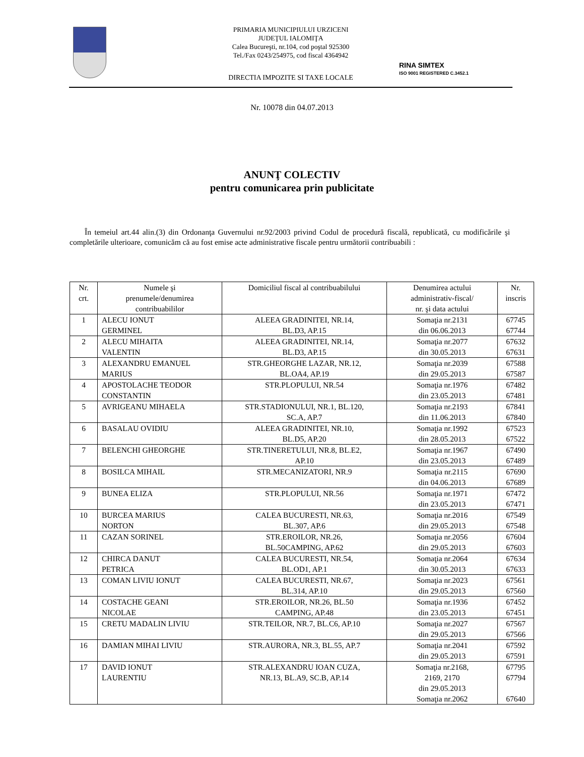PRIMARIA MUNICIPIULUI URZICENI
JUDEŢUL IALOMIŢA
Calea Bucureşti, nr.104, cod poştal 925300
Tel./Fax 0243/254975, cod fiscal 4364942
DIRECTIA IMPOZITE SI TAXE LOCALE
RINA SIMTEX
ISO 9001 REGISTERED C.3452.1
Nr. 10078 din 04.07.2013
ANUNŢ COLECTIV
pentru comunicarea prin publicitate
În temeiul art.44 alin.(3) din Ordonanţa Guvernului nr.92/2003 privind Codul de procedură fiscală, republicată, cu modificările şi completările ulterioare, comunicăm că au fost emise acte administrative fiscale pentru următorii contribuabili :
| Nr. crt. | Numele şi prenumele/denumirea contribuabililor | Domiciliul fiscal al contribuabilului | Denumirea actului administrativ-fiscal/ nr. şi data actului | Nr. inscris |
| --- | --- | --- | --- | --- |
| 1 | ALECU IONUT GERMINEL | ALEEA GRADINITEI, NR.14, BL.D3, AP.15 | Somaţia nr.2131 din 06.06.2013 | 67745 67744 |
| 2 | ALECU MIHAITA VALENTIN | ALEEA GRADINITEI, NR.14, BL.D3, AP.15 | Somaţia nr.2077 din 30.05.2013 | 67632 67631 |
| 3 | ALEXANDRU EMANUEL MARIUS | STR.GHEORGHE LAZAR, NR.12, BL.OA4, AP.19 | Somaţia nr.2039 din 29.05.2013 | 67588 67587 |
| 4 | APOSTOLACHE TEODOR CONSTANTIN | STR.PLOPULUI, NR.54 | Somaţia nr.1976 din 23.05.2013 | 67482 67481 |
| 5 | AVRIGEANU MIHAELA | STR.STADIONULUI, NR.1, BL.120, SC.A, AP.7 | Somaţia nr.2193 din 11.06.2013 | 67841 67840 |
| 6 | BASALAU OVIDIU | ALEEA GRADINITEI, NR.10, BL.D5, AP.20 | Somaţia nr.1992 din 28.05.2013 | 67523 67522 |
| 7 | BELENCHI GHEORGHE | STR.TINERETULUI, NR.8, BL.E2, AP.10 | Somaţia nr.1967 din 23.05.2013 | 67490 67489 |
| 8 | BOSILCA MIHAIL | STR.MECANIZATORI, NR.9 | Somaţia nr.2115 din 04.06.2013 | 67690 67689 |
| 9 | BUNEA ELIZA | STR.PLOPULUI, NR.56 | Somaţia nr.1971 din 23.05.2013 | 67472 67471 |
| 10 | BURCEA MARIUS NORTON | CALEA BUCURESTI, NR.63, BL.307, AP.6 | Somaţia nr.2016 din 29.05.2013 | 67549 67548 |
| 11 | CAZAN SORINEL | STR.EROILOR, NR.26, BL.50CAMPING, AP.62 | Somaţia nr.2056 din 29.05.2013 | 67604 67603 |
| 12 | CHIRCA DANUT PETRICA | CALEA BUCURESTI, NR.54, BL.OD1, AP.1 | Somaţia nr.2064 din 30.05.2013 | 67634 67633 |
| 13 | COMAN LIVIU IONUT | CALEA BUCURESTI, NR.67, BL.314, AP.10 | Somaţia nr.2023 din 29.05.2013 | 67561 67560 |
| 14 | COSTACHE GEANI NICOLAE | STR.EROILOR, NR.26, BL.50 CAMPING, AP.48 | Somaţia nr.1936 din 23.05.2013 | 67452 67451 |
| 15 | CRETU MADALIN LIVIU | STR.TEILOR, NR.7, BL.C6, AP.10 | Somaţia nr.2027 din 29.05.2013 | 67567 67566 |
| 16 | DAMIAN MIHAI LIVIU | STR.AURORA, NR.3, BL.55, AP.7 | Somaţia nr.2041 din 29.05.2013 | 67592 67591 |
| 17 | DAVID IONUT LAURENTIU | STR.ALEXANDRU IOAN CUZA, NR.13, BL.A9, SC.B, AP.14 | Somaţia nr.2168, 2169, 2170 din 29.05.2013 Somaţia nr.2062 | 67795 67794 67640 |